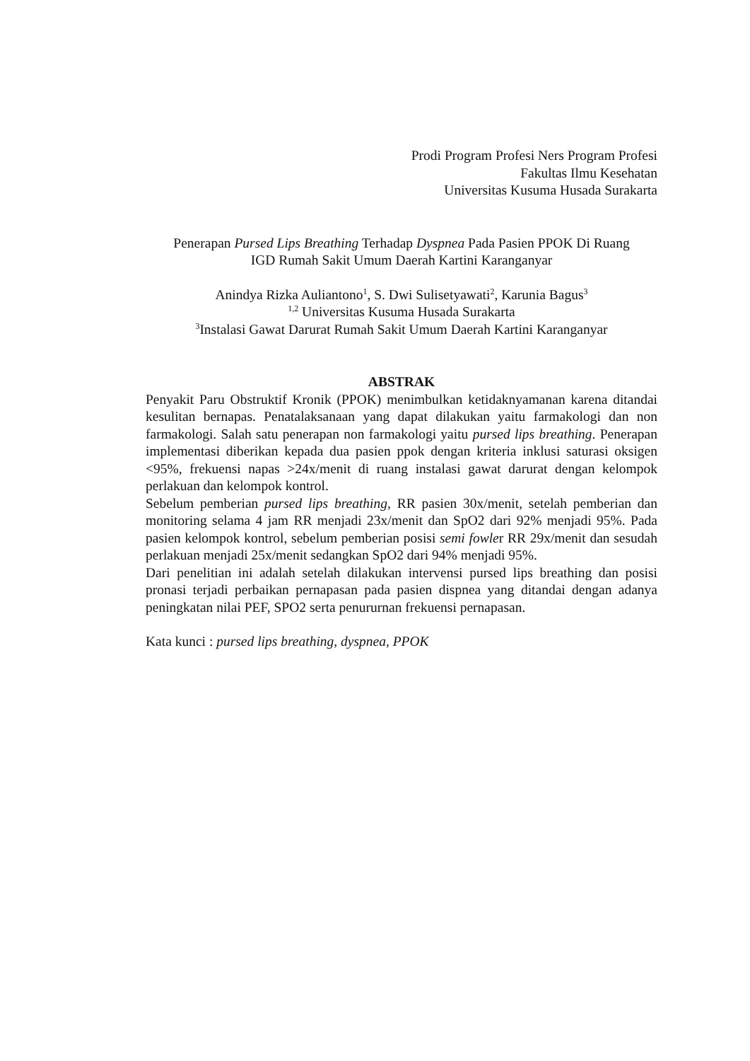Prodi Program Profesi Ners Program Profesi
Fakultas Ilmu Kesehatan
Universitas Kusuma Husada Surakarta
Penerapan Pursed Lips Breathing Terhadap Dyspnea Pada Pasien PPOK Di Ruang
IGD Rumah Sakit Umum Daerah Kartini Karanganyar
Anindya Rizka Auliantono<sup>1</sup>, S. Dwi Sulisetyawati<sup>2</sup>, Karunia Bagus<sup>3</sup>
<sup>1,2</sup> Universitas Kusuma Husada Surakarta
<sup>3</sup> Instalasi Gawat Darurat Rumah Sakit Umum Daerah Kartini Karanganyar
ABSTRAK
Penyakit Paru Obstruktif Kronik (PPOK) menimbulkan ketidaknyamanan karena ditandai kesulitan bernapas. Penatalaksanaan yang dapat dilakukan yaitu farmakologi dan non farmakologi. Salah satu penerapan non farmakologi yaitu pursed lips breathing. Penerapan implementasi diberikan kepada dua pasien ppok dengan kriteria inklusi saturasi oksigen <95%, frekuensi napas >24x/menit di ruang instalasi gawat darurat dengan kelompok perlakuan dan kelompok kontrol.
Sebelum pemberian pursed lips breathing, RR pasien 30x/menit, setelah pemberian dan monitoring selama 4 jam RR menjadi 23x/menit dan SpO2 dari 92% menjadi 95%. Pada pasien kelompok kontrol, sebelum pemberian posisi semi fowler RR 29x/menit dan sesudah perlakuan menjadi 25x/menit sedangkan SpO2 dari 94% menjadi 95%.
Dari penelitian ini adalah setelah dilakukan intervensi pursed lips breathing dan posisi pronasi terjadi perbaikan pernapasan pada pasien dispnea yang ditandai dengan adanya peningkatan nilai PEF, SPO2 serta penururnan frekuensi pernapasan.
Kata kunci : pursed lips breathing, dyspnea, PPOK